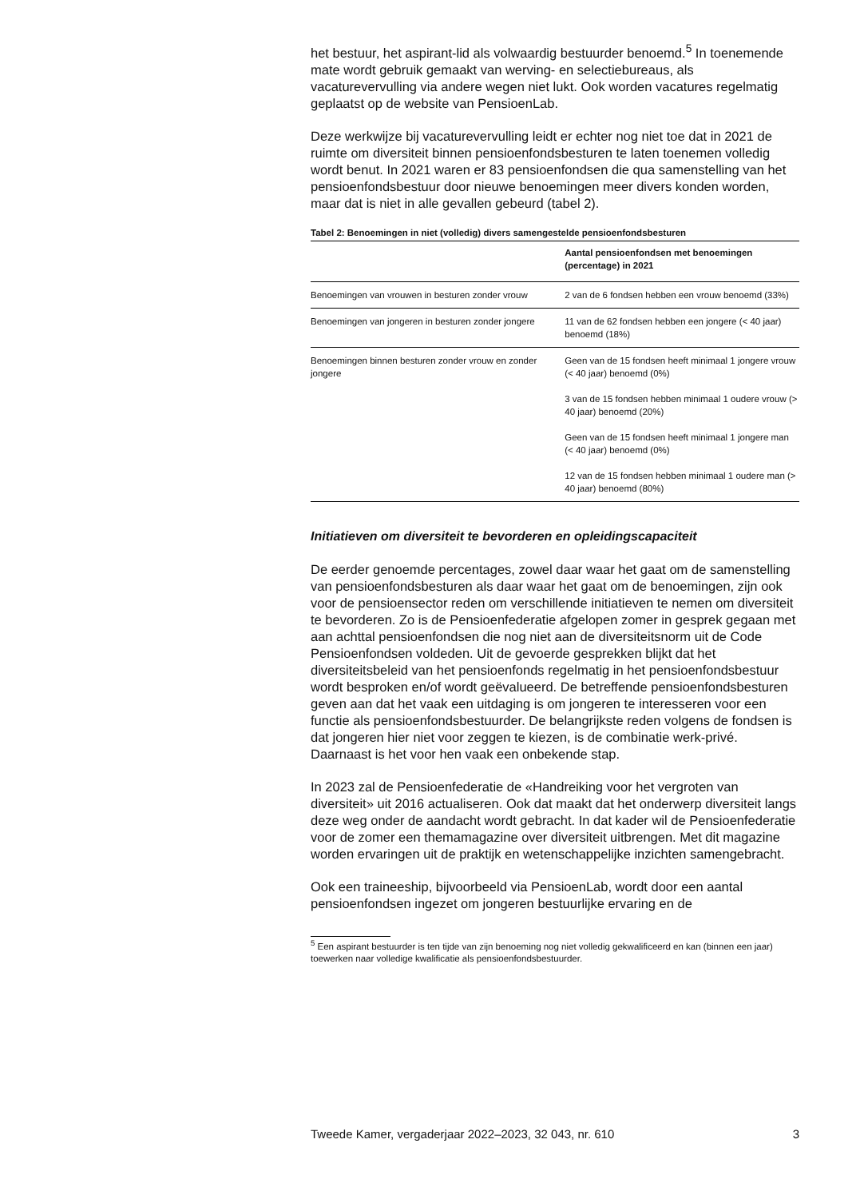het bestuur, het aspirant-lid als volwaardig bestuurder benoemd.<sup>5</sup> In toenemende mate wordt gebruik gemaakt van werving- en selectiebureaus, als vacaturevervulling via andere wegen niet lukt. Ook worden vacatures regelmatig geplaatst op de website van PensioenLab.
Deze werkwijze bij vacaturevervulling leidt er echter nog niet toe dat in 2021 de ruimte om diversiteit binnen pensioenfondsbesturen te laten toenemen volledig wordt benut. In 2021 waren er 83 pensioenfondsen die qua samenstelling van het pensioenfondsbestuur door nieuwe benoemingen meer divers konden worden, maar dat is niet in alle gevallen gebeurd (tabel 2).
Tabel 2: Benoemingen in niet (volledig) divers samengestelde pensioenfondsbesturen
| | Aantal pensioenfondsen met benoemingen (percentage) in 2021 |
| --- | --- |
| Benoemingen van vrouwen in besturen zonder vrouw | 2 van de 6 fondsen hebben een vrouw benoemd (33%) |
| Benoemingen van jongeren in besturen zonder jongere | 11 van de 62 fondsen hebben een jongere (< 40 jaar) benoemd (18%) |
| Benoemingen binnen besturen zonder vrouw en zonder jongere | Geen van de 15 fondsen heeft minimaal 1 jongere vrouw (< 40 jaar) benoemd (0%) 3 van de 15 fondsen hebben minimaal 1 oudere vrouw (> 40 jaar) benoemd (20%) Geen van de 15 fondsen heeft minimaal 1 jongere man (< 40 jaar) benoemd (0%) 12 van de 15 fondsen hebben minimaal 1 oudere man (> 40 jaar) benoemd (80%) |
Initiatieven om diversiteit te bevorderen en opleidingscapaciteit
De eerder genoemde percentages, zowel daar waar het gaat om de samenstelling van pensioenfondsbesturen als daar waar het gaat om de benoemingen, zijn ook voor de pensioensector reden om verschillende initiatieven te nemen om diversiteit te bevorderen. Zo is de Pensioenfederatie afgelopen zomer in gesprek gegaan met aan achttal pensioenfondsen die nog niet aan de diversiteitsnorm uit de Code Pensioenfondsen voldeden. Uit de gevoerde gesprekken blijkt dat het diversiteitsbeleid van het pensioenfonds regelmatig in het pensioenfondsbestuur wordt besproken en/of wordt geëvalueerd. De betreffende pensioenfondsbesturen geven aan dat het vaak een uitdaging is om jongeren te interesseren voor een functie als pensioenfondsbestuurder. De belangrijkste reden volgens de fondsen is dat jongeren hier niet voor zeggen te kiezen, is de combinatie werk-privé. Daarnaast is het voor hen vaak een onbekende stap.
In 2023 zal de Pensioenfederatie de «Handreiking voor het vergroten van diversiteit» uit 2016 actualiseren. Ook dat maakt dat het onderwerp diversiteit langs deze weg onder de aandacht wordt gebracht. In dat kader wil de Pensioenfederatie voor de zomer een themamagazine over diversiteit uitbrengen. Met dit magazine worden ervaringen uit de praktijk en wetenschappelijke inzichten samengebracht.
Ook een traineeship, bijvoorbeeld via PensioenLab, wordt door een aantal pensioenfondsen ingezet om jongeren bestuurlijke ervaring en de
<sup>5</sup> Een aspirant bestuurder is ten tijde van zijn benoeming nog niet volledig gekwalificeerd en kan (binnen een jaar) toewerken naar volledige kwalificatie als pensioenfondsbestuurder.
Tweede Kamer, vergaderjaar 2022–2023, 32 043, nr. 610 3